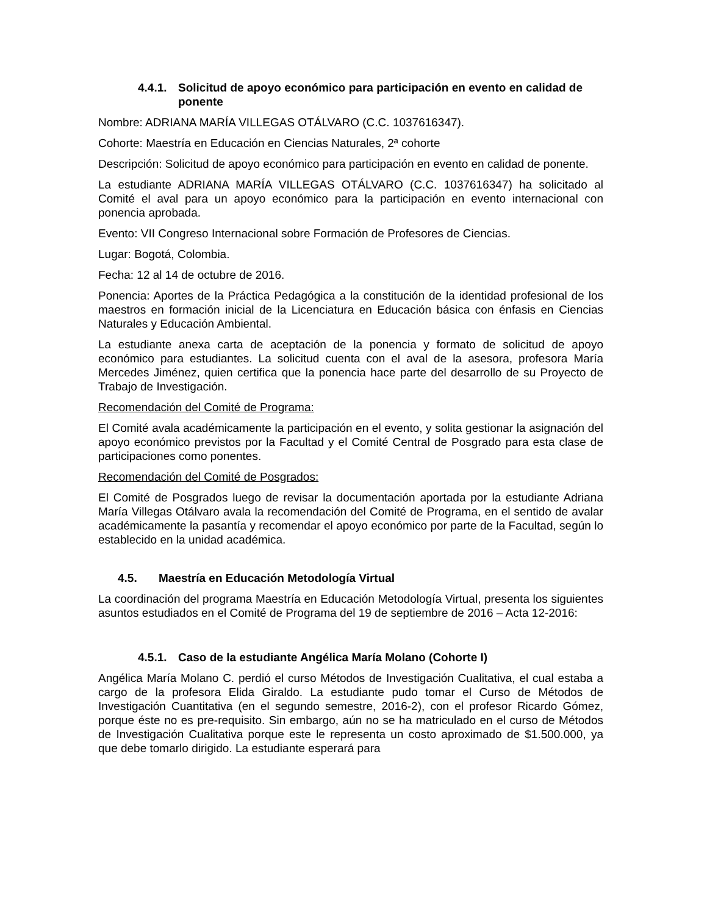4.4.1. Solicitud de apoyo económico para participación en evento en calidad de ponente
Nombre: ADRIANA MARÍA VILLEGAS OTÁLVARO (C.C. 1037616347).
Cohorte: Maestría en Educación en Ciencias Naturales, 2ª cohorte
Descripción: Solicitud de apoyo económico para participación en evento en calidad de ponente.
La estudiante ADRIANA MARÍA VILLEGAS OTÁLVARO (C.C. 1037616347) ha solicitado al Comité el aval para un apoyo económico para la participación en evento internacional con ponencia aprobada.
Evento: VII Congreso Internacional sobre Formación de Profesores de Ciencias.
Lugar: Bogotá, Colombia.
Fecha: 12 al 14 de octubre de 2016.
Ponencia: Aportes de la Práctica Pedagógica a la constitución de la identidad profesional de los maestros en formación inicial de la Licenciatura en Educación básica con énfasis en Ciencias Naturales y Educación Ambiental.
La estudiante anexa carta de aceptación de la ponencia y formato de solicitud de apoyo económico para estudiantes. La solicitud cuenta con el aval de la asesora, profesora María Mercedes Jiménez, quien certifica que la ponencia hace parte del desarrollo de su Proyecto de Trabajo de Investigación.
Recomendación del Comité de Programa:
El Comité avala académicamente la participación en el evento, y solita gestionar la asignación del apoyo económico previstos por la Facultad y el Comité Central de Posgrado para esta clase de participaciones como ponentes.
Recomendación del Comité de Posgrados:
El Comité de Posgrados luego de revisar la documentación aportada por la estudiante Adriana María Villegas Otálvaro avala la recomendación del Comité de Programa, en el sentido de avalar académicamente la pasantía y recomendar el apoyo económico por parte de la Facultad, según lo establecido en la unidad académica.
4.5. Maestría en Educación Metodología Virtual
La coordinación del programa Maestría en Educación Metodología Virtual, presenta los siguientes asuntos estudiados en el Comité de Programa del 19 de septiembre de 2016 – Acta 12-2016:
4.5.1. Caso de la estudiante Angélica María Molano (Cohorte I)
Angélica María Molano C. perdió el curso Métodos de Investigación Cualitativa, el cual estaba a cargo de la profesora Elida Giraldo. La estudiante pudo tomar el Curso de Métodos de Investigación Cuantitativa (en el segundo semestre, 2016-2), con el profesor Ricardo Gómez, porque éste no es pre-requisito. Sin embargo, aún no se ha matriculado en el curso de Métodos de Investigación Cualitativa porque este le representa un costo aproximado de $1.500.000, ya que debe tomarlo dirigido. La estudiante esperará para